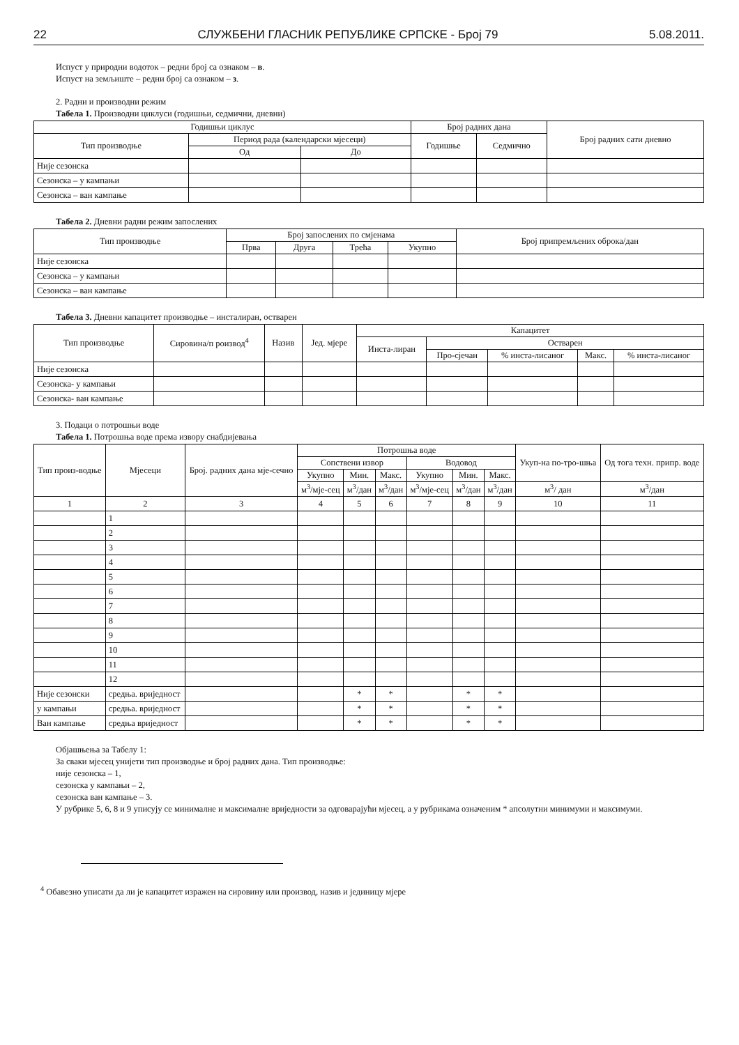22 СЛУЖБЕНИ ГЛАСНИК РЕПУБЛИКЕ СРПСКЕ - Број 79 5.08.2011.
Испуст у природни водоток – редни број са ознаком – в.
Испуст на земљиште – редни број са ознаком – з.
2. Радни и производни режим
Табела 1. Производни циклуси (годишњи, седмични, дневни)
| Годишњи циклус | | | Број радних дана | | Број радних сати дневно |
| --- | --- | --- | --- | --- | --- |
| Тип производње | Период рада (календарски мјесеци) | | Годишње | Седмично | |
| | Од | До | | | |
| Није сезонска | | | | | |
| Сезонска – у кампањи | | | | | |
| Сезонска – ван кампање | | | | | |
Табела 2. Дневни радни режим запослених
| Тип производње | Број запослених по смјенама | | | | Број припремљених оброка/дан |
| --- | --- | --- | --- | --- | --- |
| | Прва | Друга | Трећа | Укупно | |
| Није сезонска | | | | | |
| Сезонска – у кампањи | | | | | |
| Сезонска – ван кампање | | | | | |
Табела 3. Дневни капацитет производње – инсталиран, остварен
| Тип производње | Сировина/п роизвод<sup>4</sup> | Назив | Јед. мјере | Капацитет | | | | |
| --- | --- | --- | --- | --- | --- | --- | --- | --- |
| | | | | Инста-лиран | Остварен | | | |
| | | | | | Про-сјечан | % инста-лисаног | Макс. | % инста-лисаног |
| Није сезонска | | | | | | | | |
| Сезонска- у кампањи | | | | | | | | |
| Сезонска- ван кампање | | | | | | | | |
3. Подаци о потрошњи воде
Табела 1. Потрошња воде према извору снабдијевања
| Тип произ-водње | Мјесеци | Број. радних дана мје-сечно | Потрошња воде | | | | | | Укуп-на по-тро-шња | Од тога техн. припр. воде |
| --- | --- | --- | --- | --- | --- | --- | --- | --- | --- | --- |
| | | | Сопствени извор | | | Водовод | | | | |
| | | | Укупно | Мин. | Макс. | Укупно | Мин. | Макс. | | |
| | | | м<sup>3</sup>/мје-сец | м<sup>3</sup>/дан | м<sup>3</sup>/дан | м<sup>3</sup>/мје-сец | м<sup>3</sup>/дан | м<sup>3</sup>/дан | м<sup>3</sup>/ дан | м<sup>3</sup>/дан |
| 1 | 2 | 3 | 4 | 5 | 6 | 7 | 8 | 9 | 10 | 11 |
| | 1 | | | | | | | | | |
| | 2 | | | | | | | | | |
| | 3 | | | | | | | | | |
| | 4 | | | | | | | | | |
| | 5 | | | | | | | | | |
| | 6 | | | | | | | | | |
| | 7 | | | | | | | | | |
| | 8 | | | | | | | | | |
| | 9 | | | | | | | | | |
| | 10 | | | | | | | | | |
| | 11 | | | | | | | | | |
| | 12 | | | | | | | | | |
| Није сезонски | средња. вриједност | | | * | * | | * | * | | |
| у кампањи | средња. вриједност | | | * | * | | * | * | | |
| Ван кампање | средња вриједност | | | * | * | | * | * | | |
Објашњења за Табелу 1:
За сваки мјесец унијети тип производње и број радних дана. Тип производње:
није сезонска – 1,
сезонска у кампањи – 2,
сезонска ван кампање – 3.
У рубрике 5, 6, 8 и 9 уписују се минималне и максималне вриједности за одговарајући мјесец, а у рубрикама означеним * апсолутни минимуми и максимуми.
<sup>4</sup> Обавезно уписати да ли је капацитет изражен на сировину или производ, назив и јединицу мјере